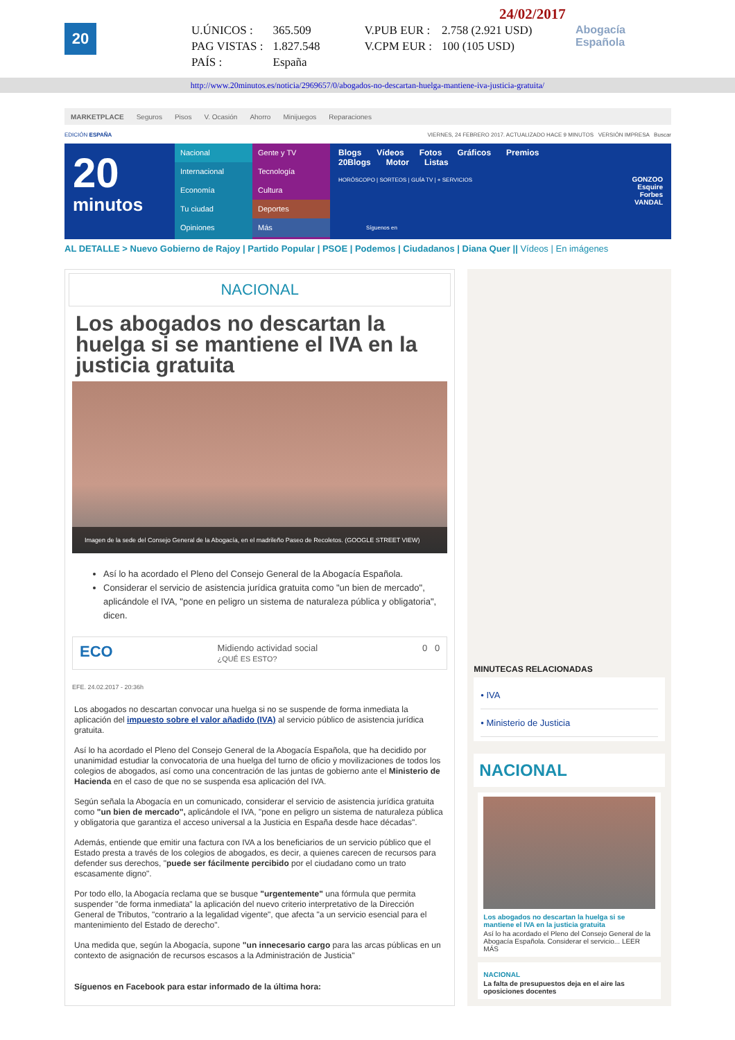20
24/02/2017
| U.ÚNICOS : | 365.509 | V.PUB EUR : | 2.758 (2.921 USD) |
| PAG VISTAS : | 1.827.548 | V.CPM EUR : | 100 (105 USD) |
| PAÍS : | España | | |
Abogacía
Española
http://www.20minutos.es/noticia/2969657/0/abogados-no-descartan-huelga-mantiene-iva-justicia-gratuita/
MARKETPLACE Seguros Pisos V. Ocasión Ahorro Minijuegos Reparaciones
EDICIÓN ESPAÑA VIERNES, 24 FEBRERO 2017. ACTUALIZADO HACE 9 MINUTOS VERSIÓN IMPRESA Buscar
20
minutos
Nacional
Internacional
Economía
Tu ciudad
Opiniones
Gente y TV
Tecnología
Cultura
Deportes
Más
Blogs Vídeos Fotos Gráficos Premios 20Blogs Motor Listas
HORÓSCOPO | SORTEOS | GUÍA TV | + SERVICIOS
Síguenos en
GONZOO
Esquire
Forbes
VANDAL
AL DETALLE > Nuevo Gobierno de Rajoy | Partido Popular | PSOE | Podemos | Ciudadanos | Diana Quer || Vídeos | En imágenes
NACIONAL
Los abogados no descartan la huelga si se mantiene el IVA en la justicia gratuita
Imagen de la sede del Consejo General de la Abogacía, en el madrileño Paseo de Recoletos. (GOOGLE STREET VIEW)
Así lo ha acordado el Pleno del Consejo General de la Abogacía Española.
Considerar el servicio de asistencia jurídica gratuita como "un bien de mercado", aplicándole el IVA, "pone en peligro un sistema de naturaleza pública y obligatoria", dicen.
ECO Midiendo actividad social
¿QUÉ ES ESTO? 0 0
EFE. 24.02.2017 - 20:36h
Los abogados no descartan convocar una huelga si no se suspende de forma inmediata la aplicación del impuesto sobre el valor añadido (IVA) al servicio público de asistencia jurídica gratuita.
Así lo ha acordado el Pleno del Consejo General de la Abogacía Española, que ha decidido por unanimidad estudiar la convocatoria de una huelga del turno de oficio y movilizaciones de todos los colegios de abogados, así como una concentración de las juntas de gobierno ante el Ministerio de Hacienda en el caso de que no se suspenda esa aplicación del IVA.
Según señala la Abogacía en un comunicado, considerar el servicio de asistencia jurídica gratuita como "un bien de mercado", aplicándole el IVA, "pone en peligro un sistema de naturaleza pública y obligatoria que garantiza el acceso universal a la Justicia en España desde hace décadas".
Además, entiende que emitir una factura con IVA a los beneficiarios de un servicio público que el Estado presta a través de los colegios de abogados, es decir, a quienes carecen de recursos para defender sus derechos, "puede ser fácilmente percibido por el ciudadano como un trato escasamente digno".
Por todo ello, la Abogacía reclama que se busque "urgentemente" una fórmula que permita suspender "de forma inmediata" la aplicación del nuevo criterio interpretativo de la Dirección General de Tributos, "contrario a la legalidad vigente", que afecta "a un servicio esencial para el mantenimiento del Estado de derecho".
Una medida que, según la Abogacía, supone "un innecesario cargo para las arcas públicas en un contexto de asignación de recursos escasos a la Administración de Justicia"
Síguenos en Facebook para estar informado de la última hora:
MINUTECAS RELACIONADAS
• IVA
• Ministerio de Justicia
NACIONAL
Los abogados no descartan la huelga si se mantiene el IVA en la justicia gratuita
Así lo ha acordado el Pleno del Consejo General de la Abogacía Española. Considerar el servicio... LEER MÁS
NACIONAL
La falta de presupuestos deja en el aire las oposiciones docentes